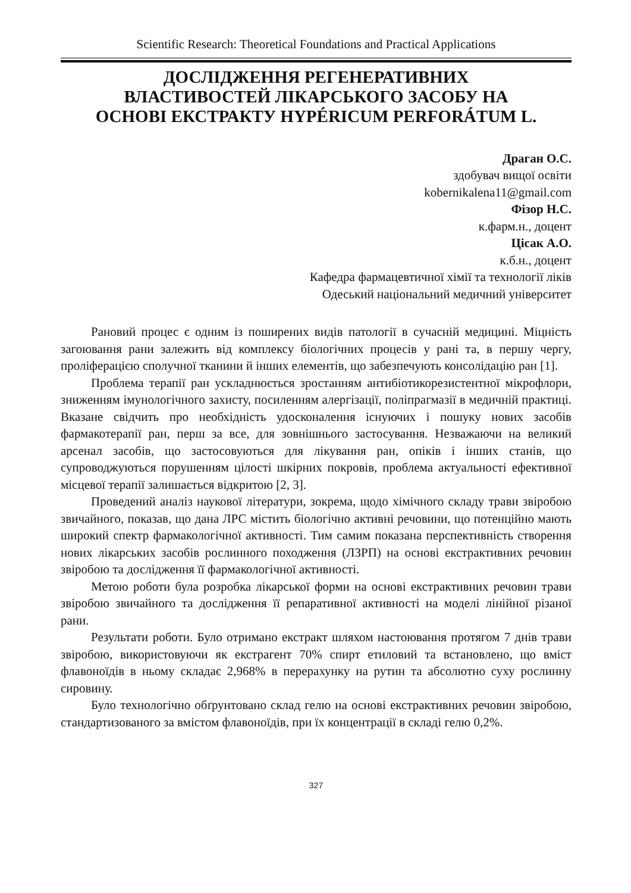Scientific Research: Theoretical Foundations and Practical Applications
ДОСЛІДЖЕННЯ РЕГЕНЕРАТИВНИХ
ВЛАСТИВОСТЕЙ ЛІКАРСЬКОГО ЗАСОБУ НА
ОСНОВІ ЕКСТРАКТУ HYPÉRICUM PERFORÁTUM L.
Драган О.С.
здобувач вищої освіти
kobernikalena11@gmail.com
Фізор Н.С.
к.фарм.н., доцент
Цісак А.О.
к.б.н., доцент
Кафедра фармацевтичної хімії та технології ліків
Одеський національний медичний університет
Рановий процес є одним із поширених видів патології в сучасній медицині. Міцність загоювання рани залежить від комплексу біологічних процесів у рані та, в першу чергу, проліферацією сполучної тканини й інших елементів, що забезпечують консолідацію ран [1].
Проблема терапії ран ускладнюється зростанням антибіотикорезистентної мікрофлори, зниженням імунологічного захисту, посиленням алергізації, поліпрагмазії в медичній практиці. Вказане свідчить про необхідність удосконалення існуючих і пошуку нових засобів фармакотерапії ран, перш за все, для зовнішнього застосування. Незважаючи на великий арсенал засобів, що застосовуються для лікування ран, опіків і інших станів, що супроводжуються порушенням цілості шкірних покровів, проблема актуальності ефективної місцевої терапії залишається відкритою [2, 3].
Проведений аналіз наукової літератури, зокрема, щодо хімічного складу трави звіробою звичайного, показав, що дана ЛРС містить біологічно активні речовини, що потенційно мають широкий спектр фармакологічної активності. Тим самим показана перспективність створення нових лікарських засобів рослинного походження (ЛЗРП) на основі екстрактивних речовин звіробою та дослідження її фармакологічної активності.
Метою роботи була розробка лікарської форми на основі екстрактивних речовин трави звіробою звичайного та дослідження її репаративної активності на моделі лінійної різаної рани.
Результати роботи. Було отримано екстракт шляхом настоювання протягом 7 днів трави звіробою, використовуючи як екстрагент 70% спирт етиловий та встановлено, що вміст флавоноїдів в ньому складає 2,968% в перерахунку на рутин та абсолютно суху рослинну сировину.
Було технологічно обґрунтовано склад гелю на основі екстрактивних речовин звіробою, стандартизованого за вмістом флавоноїдів, при їх концентрації в складі гелю 0,2%.
327